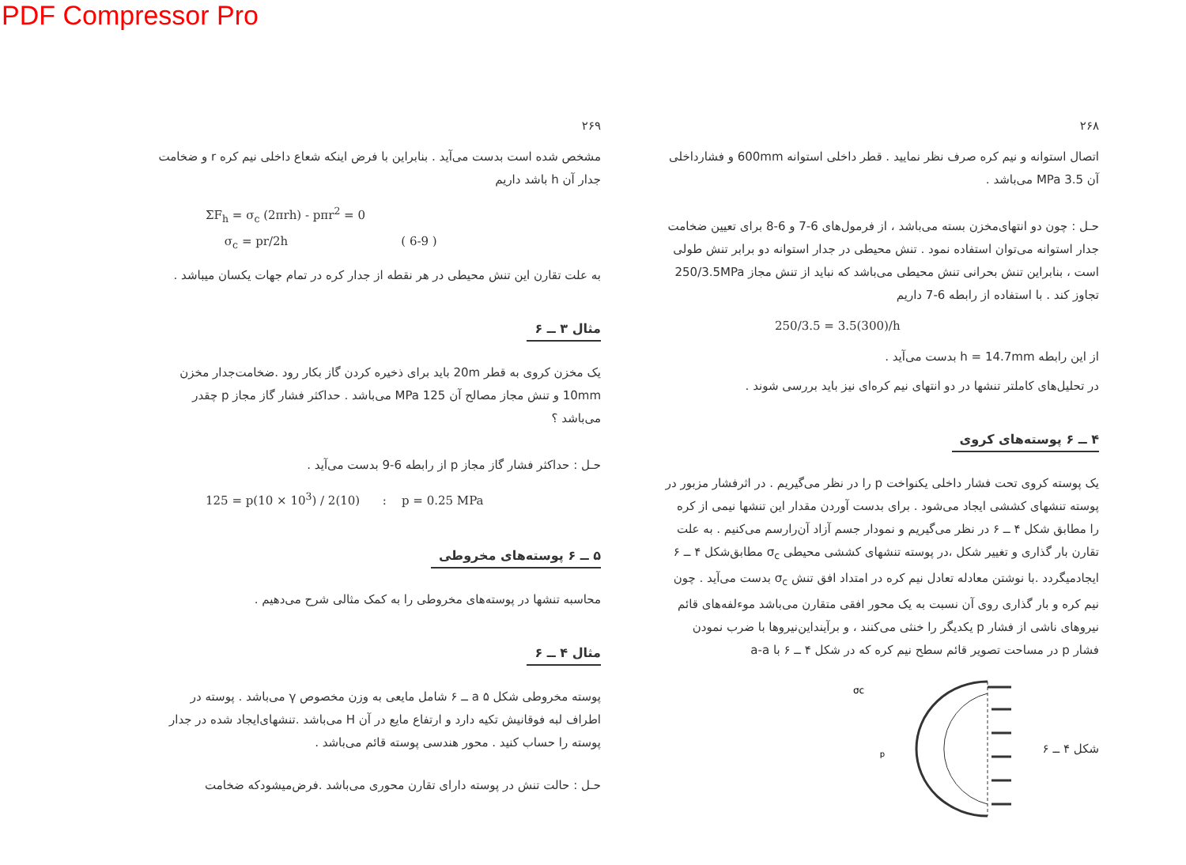PDF Compressor Pro
۲۶۸
اتصال استوانه و نیم کره صرف نظر نمایید . قطر داخلی استوانه 600mm و فشارداخلی آن 3.5 MPa می‌باشد .
حـل : چون دو انتهای‌مخزن بسته می‌باشد ، از فرمول‌های 6-7 و 6-8 برای تعیین ضخامت جدار استوانه می‌توان استفاده نمود . تنش محیطی در جدار استوانه دو برابر تنش طولی است ، بنابراین تنش بحرانی تنش محیطی می‌باشد که نباید از تنش مجاز 250/3.5MPa تجاوز کند . با استفاده از رابطه 6-7 داریم
250/3.5 = 3.5(300)/h
از این رابطه h = 14.7mm بدست می‌آید .
در تحلیل‌های کاملتر تنشها در دو انتهای نیم کره‌ای نیز باید بررسی شوند .
۴ ــ ۶ پوسته‌های کروی
یک پوسته کروی تحت فشار داخلی یکنواخت p را در نظر می‌گیریم . در اثرفشار مزبور در پوسته تنشهای کششی ایجاد می‌شود . برای بدست آوردن مقدار این تنشها نیمی از کره را مطابق شکل ۴ ــ ۶ در نظر می‌گیریم و نمودار جسم آزاد آن‌رارسم می‌کنیم . به علت تقارن بار گذاری و تغییر شکل ،در پوسته تنشهای کششی محیطی σ<sub>c</sub> مطابق‌شکل ۴ ــ ۶ ایجادمیگردد .با نوشتن معادله تعادل نیم کره در امتداد افق تنش σ<sub>c</sub> بدست می‌آید . چون نیم کره و بار گذاری روی آن نسبت به یک محور افقی متقارن می‌باشد موءلفه‌های قائم نیروهای ناشی از فشار p یکدیگر را خنثی می‌کنند ، و برآیند‌این‌نیروها با ضرب نمودن فشار p در مساحت تصویر قائم سطح نیم کره که در شکل ۴ ــ ۶ با a-a
شکل ۴ ــ ۶
σc
p
۲۶۹
مشخص شده است بدست می‌آید . بنابراین با فرض اینکه شعاع داخلی نیم کره r و ضخامت جدار آن h باشد داریم
ΣF<sub>h</sub> = σ<sub>c</sub> (2πrh) - pπr<sup>2</sup> = 0
σ<sub>c</sub> = pr/2h ( 6-9 )
به علت تقارن این تنش محیطی در هر نقطه از جدار کره در تمام جهات یکسان میباشد .
مثال ۳ ــ ۶
یک مخزن کروی به قطر 20m باید برای ذخیره کردن گاز بکار رود .ضخامت‌جدار مخزن 10mm و تنش مجاز مصالح آن 125 MPa می‌باشد . حداکثر فشار گاز مجاز p چقدر می‌باشد ؟
حـل : حداکثر فشار گاز مجاز p از رابطه 6-9 بدست می‌آید .
125 = p(10 × 10<sup>3</sup>) / 2(10) : p = 0.25 MPa
۵ ــ ۶ پوسته‌های مخروطی
محاسبه تنشها در پوسته‌های مخروطی را به کمک مثالی شرح می‌دهیم .
مثال ۴ ــ ۶
پوسته مخروطی شکل a ۵ ــ ۶ شامل مایعی به وزن مخصوص γ می‌باشد . پوسته در اطراف لبه فوقانیش تکیه دارد و ارتفاع مایع در آن H می‌باشد .تنشهای‌ایجاد شده در جدار پوسته را حساب کنید . محور هندسی پوسته قائم می‌باشد .
حـل : حالت تنش در پوسته دارای تقارن محوری می‌باشد .فرض‌میشودکه ضخامت